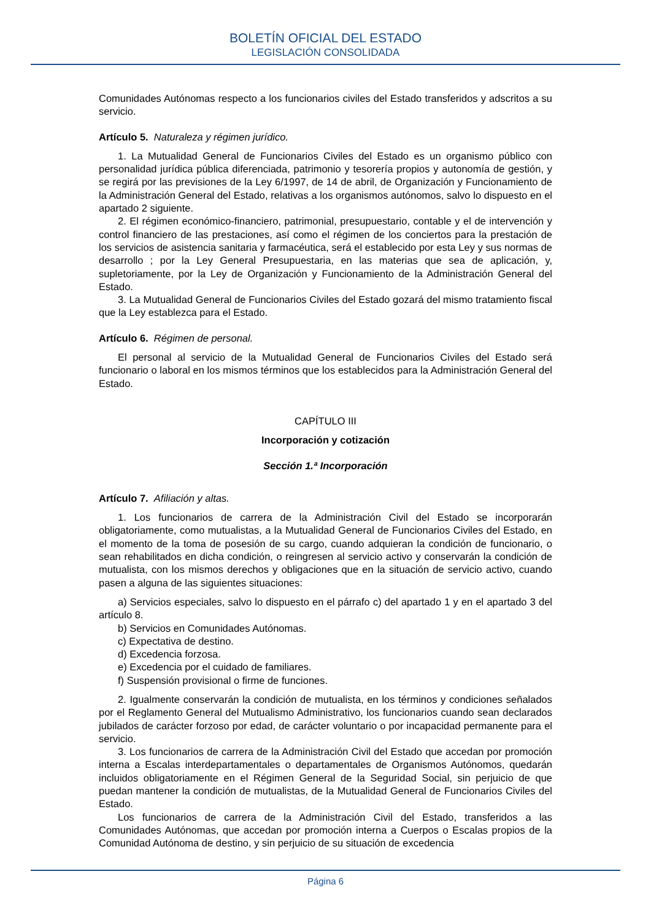BOLETÍN OFICIAL DEL ESTADO
LEGISLACIÓN CONSOLIDADA
Comunidades Autónomas respecto a los funcionarios civiles del Estado transferidos y adscritos a su servicio.
Artículo 5. Naturaleza y régimen jurídico.
1. La Mutualidad General de Funcionarios Civiles del Estado es un organismo público con personalidad jurídica pública diferenciada, patrimonio y tesorería propios y autonomía de gestión, y se regirá por las previsiones de la Ley 6/1997, de 14 de abril, de Organización y Funcionamiento de la Administración General del Estado, relativas a los organismos autónomos, salvo lo dispuesto en el apartado 2 siguiente.
2. El régimen económico-financiero, patrimonial, presupuestario, contable y el de intervención y control financiero de las prestaciones, así como el régimen de los conciertos para la prestación de los servicios de asistencia sanitaria y farmacéutica, será el establecido por esta Ley y sus normas de desarrollo ; por la Ley General Presupuestaria, en las materias que sea de aplicación, y, supletoriamente, por la Ley de Organización y Funcionamiento de la Administración General del Estado.
3. La Mutualidad General de Funcionarios Civiles del Estado gozará del mismo tratamiento fiscal que la Ley establezca para el Estado.
Artículo 6. Régimen de personal.
El personal al servicio de la Mutualidad General de Funcionarios Civiles del Estado será funcionario o laboral en los mismos términos que los establecidos para la Administración General del Estado.
CAPÍTULO III
Incorporación y cotización
Sección 1.ª Incorporación
Artículo 7. Afiliación y altas.
1. Los funcionarios de carrera de la Administración Civil del Estado se incorporarán obligatoriamente, como mutualistas, a la Mutualidad General de Funcionarios Civiles del Estado, en el momento de la toma de posesión de su cargo, cuando adquieran la condición de funcionario, o sean rehabilitados en dicha condición, o reingresen al servicio activo y conservarán la condición de mutualista, con los mismos derechos y obligaciones que en la situación de servicio activo, cuando pasen a alguna de las siguientes situaciones:
a) Servicios especiales, salvo lo dispuesto en el párrafo c) del apartado 1 y en el apartado 3 del artículo 8.
b) Servicios en Comunidades Autónomas.
c) Expectativa de destino.
d) Excedencia forzosa.
e) Excedencia por el cuidado de familiares.
f) Suspensión provisional o firme de funciones.
2. Igualmente conservarán la condición de mutualista, en los términos y condiciones señalados por el Reglamento General del Mutualismo Administrativo, los funcionarios cuando sean declarados jubilados de carácter forzoso por edad, de carácter voluntario o por incapacidad permanente para el servicio.
3. Los funcionarios de carrera de la Administración Civil del Estado que accedan por promoción interna a Escalas interdepartamentales o departamentales de Organismos Autónomos, quedarán incluidos obligatoriamente en el Régimen General de la Seguridad Social, sin perjuicio de que puedan mantener la condición de mutualistas, de la Mutualidad General de Funcionarios Civiles del Estado.
Los funcionarios de carrera de la Administración Civil del Estado, transferidos a las Comunidades Autónomas, que accedan por promoción interna a Cuerpos o Escalas propios de la Comunidad Autónoma de destino, y sin perjuicio de su situación de excedencia
Página 6